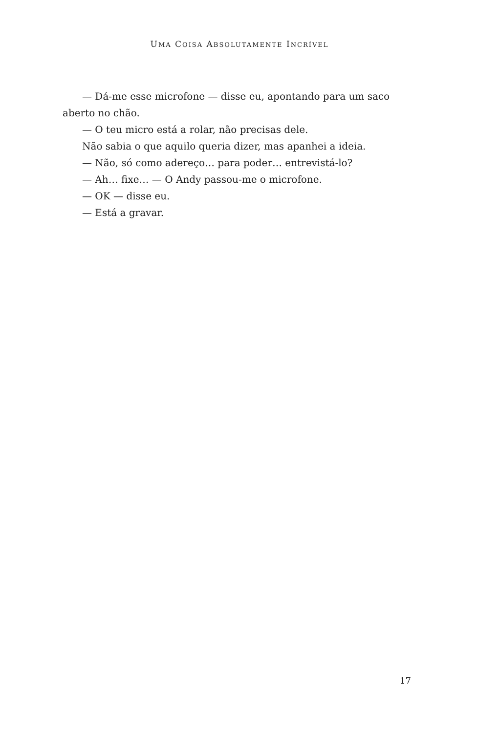UMA COISA ABSOLUTAMENTE INCRÍVEL
— Dá-me esse microfone — disse eu, apontando para um saco aberto no chão.
— O teu micro está a rolar, não precisas dele.
Não sabia o que aquilo queria dizer, mas apanhei a ideia.
— Não, só como adereço… para poder… entrevistá-lo?
— Ah… fixe… — O Andy passou-me o microfone.
— OK — disse eu.
— Está a gravar.
17